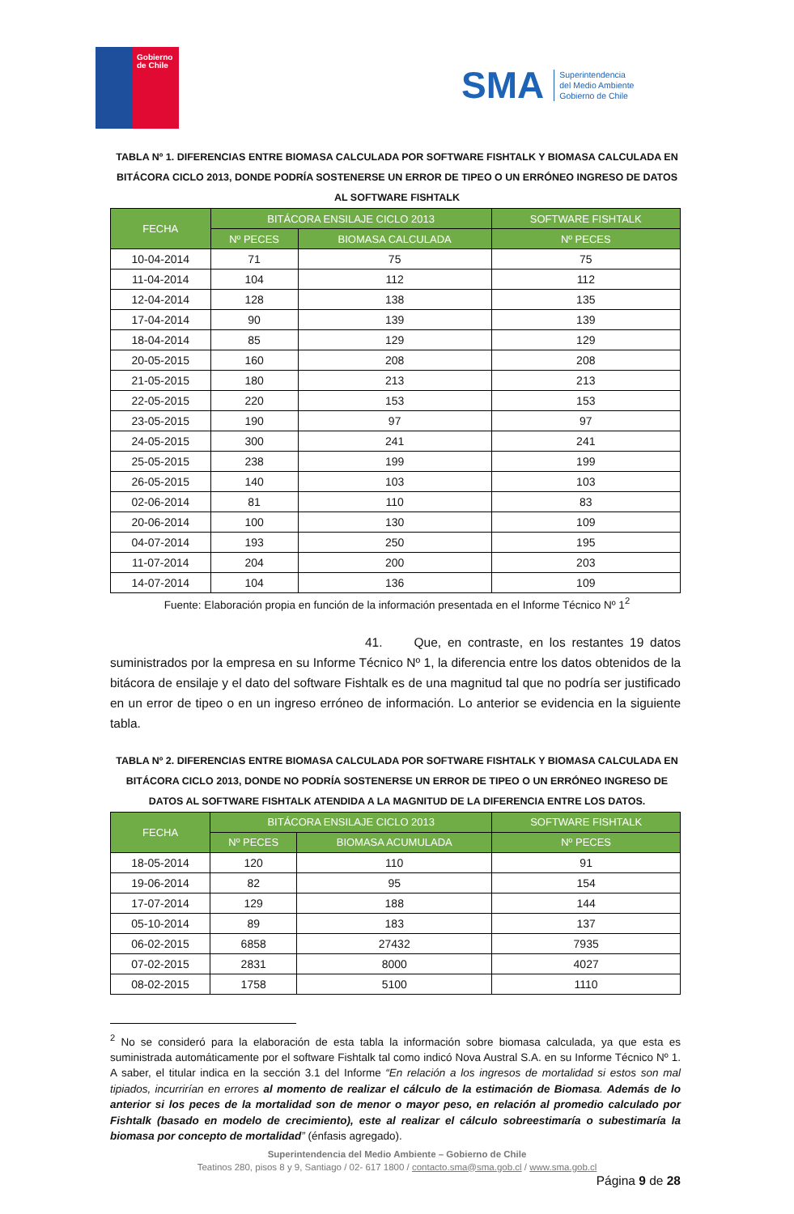Gobierno
de Chile
SMA Superintendencia
del Medio Ambiente
Gobierno de Chile
TABLA Nº 1. DIFERENCIAS ENTRE BIOMASA CALCULADA POR SOFTWARE FISHTALK Y BIOMASA CALCULADA EN BITÁCORA CICLO 2013, DONDE PODRÍA SOSTENERSE UN ERROR DE TIPEO O UN ERRÓNEO INGRESO DE DATOS AL SOFTWARE FISHTALK
| FECHA | BITÁCORA ENSILAJE CICLO 2013 | | SOFTWARE FISHTALK |
| --- | --- | --- | --- |
| | Nº PECES | BIOMASA CALCULADA | Nº PECES |
| 10-04-2014 | 71 | 75 | 75 |
| 11-04-2014 | 104 | 112 | 112 |
| 12-04-2014 | 128 | 138 | 135 |
| 17-04-2014 | 90 | 139 | 139 |
| 18-04-2014 | 85 | 129 | 129 |
| 20-05-2015 | 160 | 208 | 208 |
| 21-05-2015 | 180 | 213 | 213 |
| 22-05-2015 | 220 | 153 | 153 |
| 23-05-2015 | 190 | 97 | 97 |
| 24-05-2015 | 300 | 241 | 241 |
| 25-05-2015 | 238 | 199 | 199 |
| 26-05-2015 | 140 | 103 | 103 |
| 02-06-2014 | 81 | 110 | 83 |
| 20-06-2014 | 100 | 130 | 109 |
| 04-07-2014 | 193 | 250 | 195 |
| 11-07-2014 | 204 | 200 | 203 |
| 14-07-2014 | 104 | 136 | 109 |
Fuente: Elaboración propia en función de la información presentada en el Informe Técnico Nº 1<sup>2</sup>
41. Que, en contraste, en los restantes 19 datos suministrados por la empresa en su Informe Técnico Nº 1, la diferencia entre los datos obtenidos de la bitácora de ensilaje y el dato del software Fishtalk es de una magnitud tal que no podría ser justificado en un error de tipeo o en un ingreso erróneo de información. Lo anterior se evidencia en la siguiente tabla.
TABLA Nº 2. DIFERENCIAS ENTRE BIOMASA CALCULADA POR SOFTWARE FISHTALK Y BIOMASA CALCULADA EN BITÁCORA CICLO 2013, DONDE NO PODRÍA SOSTENERSE UN ERROR DE TIPEO O UN ERRÓNEO INGRESO DE DATOS AL SOFTWARE FISHTALK ATENDIDA A LA MAGNITUD DE LA DIFERENCIA ENTRE LOS DATOS.
| FECHA | BITÁCORA ENSILAJE CICLO 2013 | | SOFTWARE FISHTALK |
| --- | --- | --- | --- |
| | Nº PECES | BIOMASA ACUMULADA | Nº PECES |
| 18-05-2014 | 120 | 110 | 91 |
| 19-06-2014 | 82 | 95 | 154 |
| 17-07-2014 | 129 | 188 | 144 |
| 05-10-2014 | 89 | 183 | 137 |
| 06-02-2015 | 6858 | 27432 | 7935 |
| 07-02-2015 | 2831 | 8000 | 4027 |
| 08-02-2015 | 1758 | 5100 | 1110 |
<sup>2</sup> No se consideró para la elaboración de esta tabla la información sobre biomasa calculada, ya que esta es suministrada automáticamente por el software Fishtalk tal como indicó Nova Austral S.A. en su Informe Técnico Nº 1. A saber, el titular indica en la sección 3.1 del Informe “En relación a los ingresos de mortalidad si estos son mal tipiados, incurrirían en errores al momento de realizar el cálculo de la estimación de Biomasa. Además de lo anterior si los peces de la mortalidad son de menor o mayor peso, en relación al promedio calculado por Fishtalk (basado en modelo de crecimiento), este al realizar el cálculo sobreestimaría o subestimaría la biomasa por concepto de mortalidad” (énfasis agregado).
Superintendencia del Medio Ambiente – Gobierno de Chile
Teatinos 280, pisos 8 y 9, Santiago / 02- 617 1800 / contacto.sma@sma.gob.cl / www.sma.gob.cl
Página 9 de 28